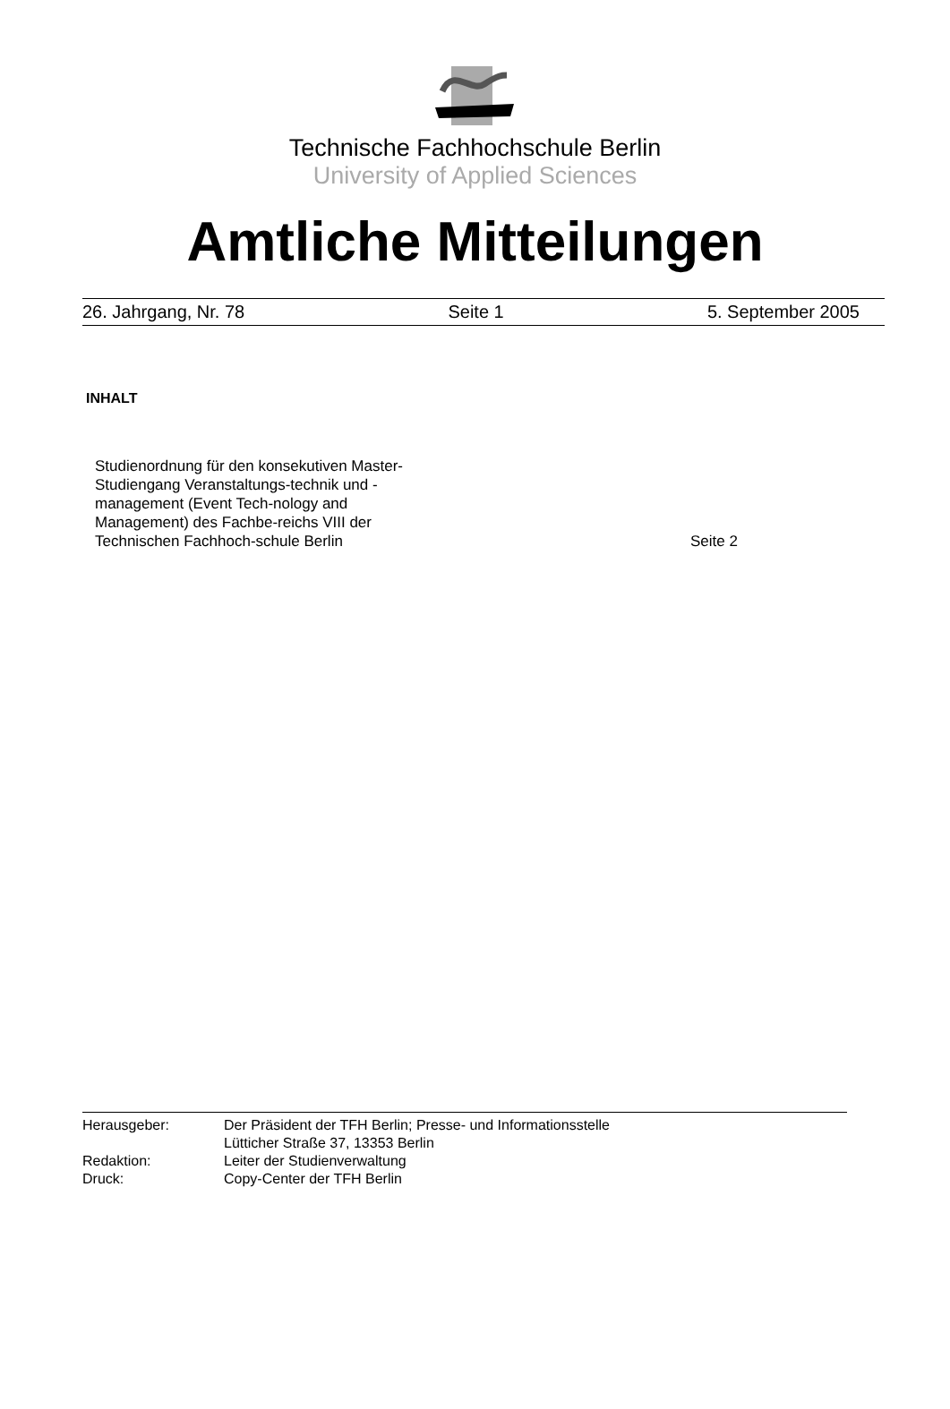Technische Fachhochschule Berlin
University of Applied Sciences
Amtliche Mitteilungen
26. Jahrgang, Nr. 78 Seite 1 5. September 2005
INHALT
Studienordnung für den konsekutiven Master-Studiengang Veranstaltungs-technik und -management (Event Tech-nology and Management) des Fachbe-reichs VIII der Technischen Fachhoch-schule Berlin
Seite 2
Herausgeber: Der Präsident der TFH Berlin; Presse- und Informationsstelle
Lütticher Straße 37, 13353 Berlin
Redaktion: Leiter der Studienverwaltung
Druck: Copy-Center der TFH Berlin